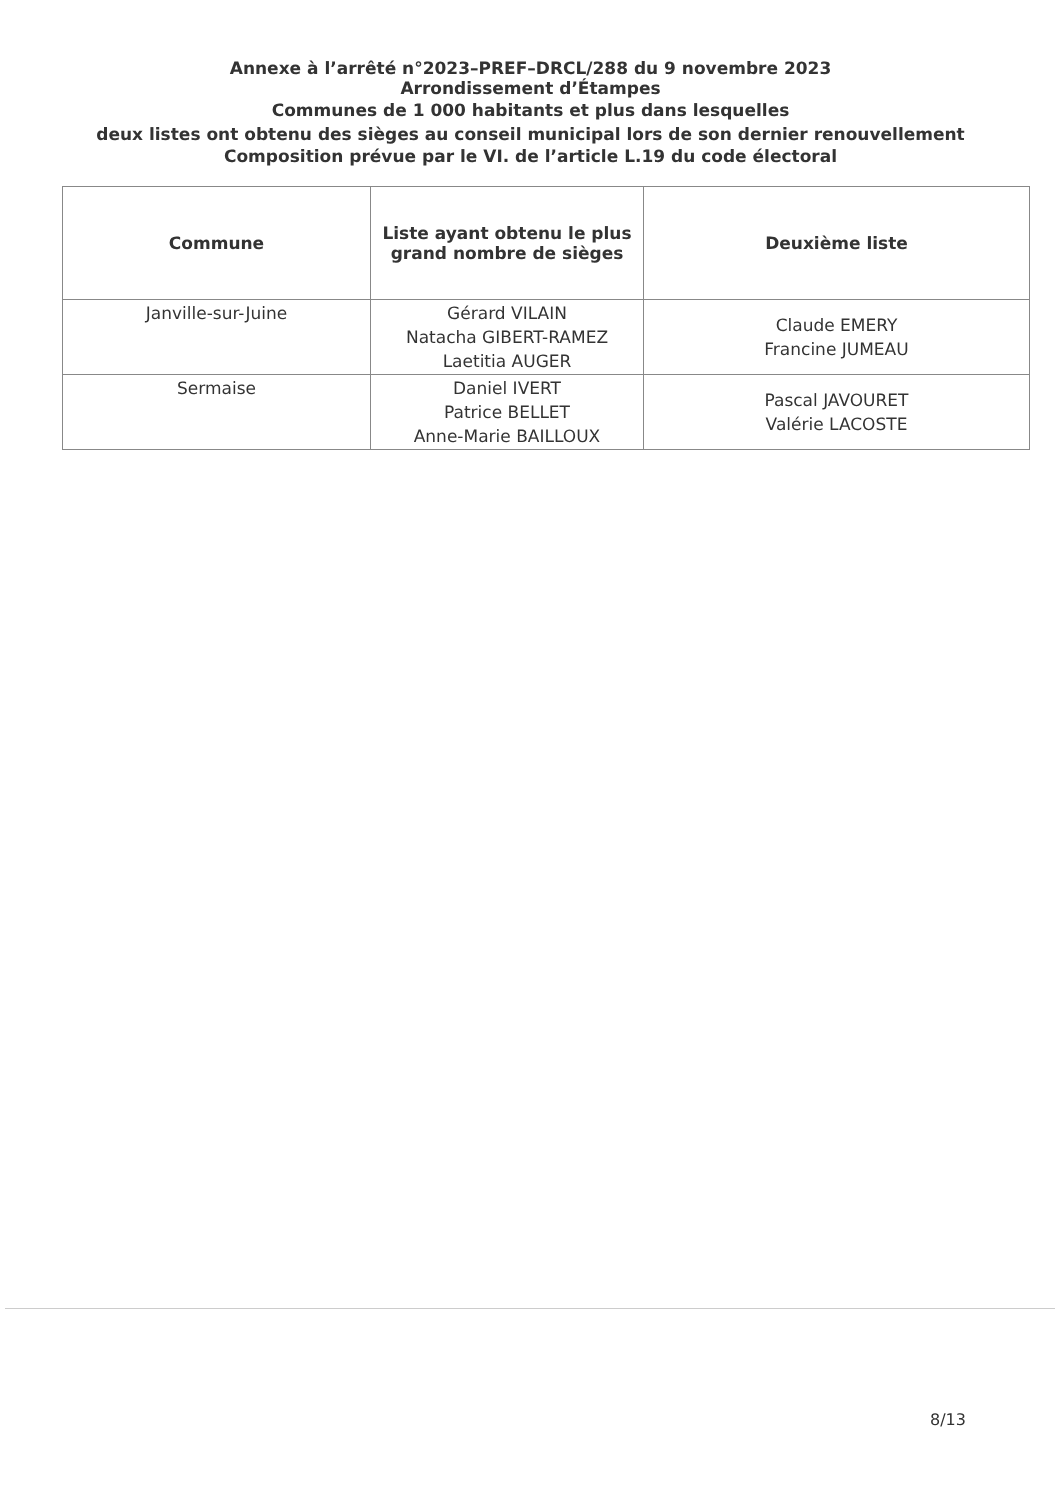Annexe à l’arrêté n°2023–PREF–DRCL/288 du 9 novembre 2023
Arrondissement d’Étampes
Communes de 1 000 habitants et plus dans lesquelles
deux listes ont obtenu des sièges au conseil municipal lors de son dernier renouvellement
Composition prévue par le VI. de l’article L.19 du code électoral
| Commune | Liste ayant obtenu le plus grand nombre de sièges | Deuxième liste |
| --- | --- | --- |
| Janville-sur-Juine | Gérard VILAIN Natacha GIBERT-RAMEZ Laetitia AUGER | Claude EMERY Francine JUMEAU |
| Sermaise | Daniel IVERT Patrice BELLET Anne-Marie BAILLOUX | Pascal JAVOURET Valérie LACOSTE |
8/13